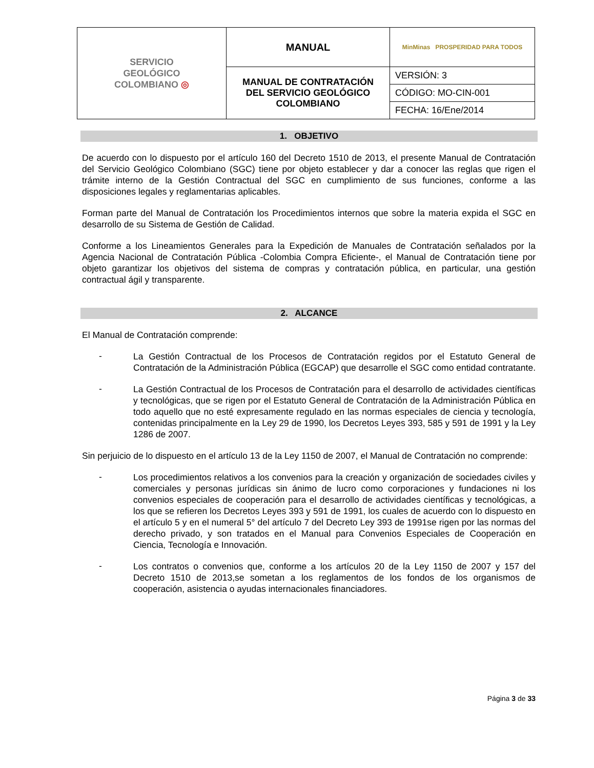| SERVICIO GEOLÓGICO COLOMBIANO ◎ | MANUAL | MinMinas PROSPERIDAD PARA TODOS |
| | MANUAL DE CONTRATACIÓN DEL SERVICIO GEOLÓGICO COLOMBIANO | VERSIÓN: 3 |
| | | CÓDIGO: MO-CIN-001 |
| | | FECHA: 16/Ene/2014 |
1. OBJETIVO
De acuerdo con lo dispuesto por el artículo 160 del Decreto 1510 de 2013, el presente Manual de Contratación del Servicio Geológico Colombiano (SGC) tiene por objeto establecer y dar a conocer las reglas que rigen el trámite interno de la Gestión Contractual del SGC en cumplimiento de sus funciones, conforme a las disposiciones legales y reglamentarias aplicables.
Forman parte del Manual de Contratación los Procedimientos internos que sobre la materia expida el SGC en desarrollo de su Sistema de Gestión de Calidad.
Conforme a los Lineamientos Generales para la Expedición de Manuales de Contratación señalados por la Agencia Nacional de Contratación Pública -Colombia Compra Eficiente-, el Manual de Contratación tiene por objeto garantizar los objetivos del sistema de compras y contratación pública, en particular, una gestión contractual ágil y transparente.
2. ALCANCE
El Manual de Contratación comprende:
-
La Gestión Contractual de los Procesos de Contratación regidos por el Estatuto General de Contratación de la Administración Pública (EGCAP) que desarrolle el SGC como entidad contratante.
-
La Gestión Contractual de los Procesos de Contratación para el desarrollo de actividades científicas y tecnológicas, que se rigen por el Estatuto General de Contratación de la Administración Pública en todo aquello que no esté expresamente regulado en las normas especiales de ciencia y tecnología, contenidas principalmente en la Ley 29 de 1990, los Decretos Leyes 393, 585 y 591 de 1991 y la Ley 1286 de 2007.
Sin perjuicio de lo dispuesto en el artículo 13 de la Ley 1150 de 2007, el Manual de Contratación no comprende:
-
Los procedimientos relativos a los convenios para la creación y organización de sociedades civiles y comerciales y personas jurídicas sin ánimo de lucro como corporaciones y fundaciones ni los convenios especiales de cooperación para el desarrollo de actividades científicas y tecnológicas, a los que se refieren los Decretos Leyes 393 y 591 de 1991, los cuales de acuerdo con lo dispuesto en el artículo 5 y en el numeral 5° del artículo 7 del Decreto Ley 393 de 1991se rigen por las normas del derecho privado, y son tratados en el Manual para Convenios Especiales de Cooperación en Ciencia, Tecnología e Innovación.
-
Los contratos o convenios que, conforme a los artículos 20 de la Ley 1150 de 2007 y 157 del Decreto 1510 de 2013,se sometan a los reglamentos de los fondos de los organismos de cooperación, asistencia o ayudas internacionales financiadores.
Página 3 de 33